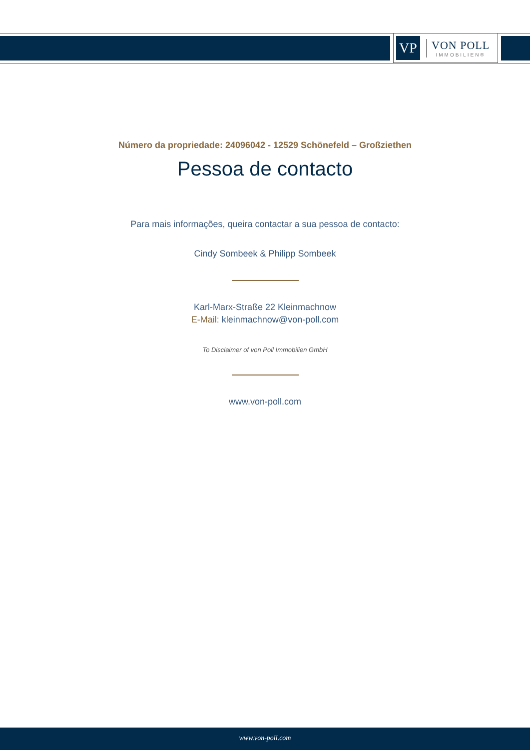VP
VON POLL
IMMOBILIEN®
Número da propriedade: 24096042 - 12529 Schönefeld – Großziethen
Pessoa de contacto
Para mais informações, queira contactar a sua pessoa de contacto:
Cindy Sombeek & Philipp Sombeek
Karl-Marx-Straße 22 Kleinmachnow
E-Mail: kleinmachnow@von-poll.com
To Disclaimer of von Poll Immobilien GmbH
www.von-poll.com
www.von-poll.com